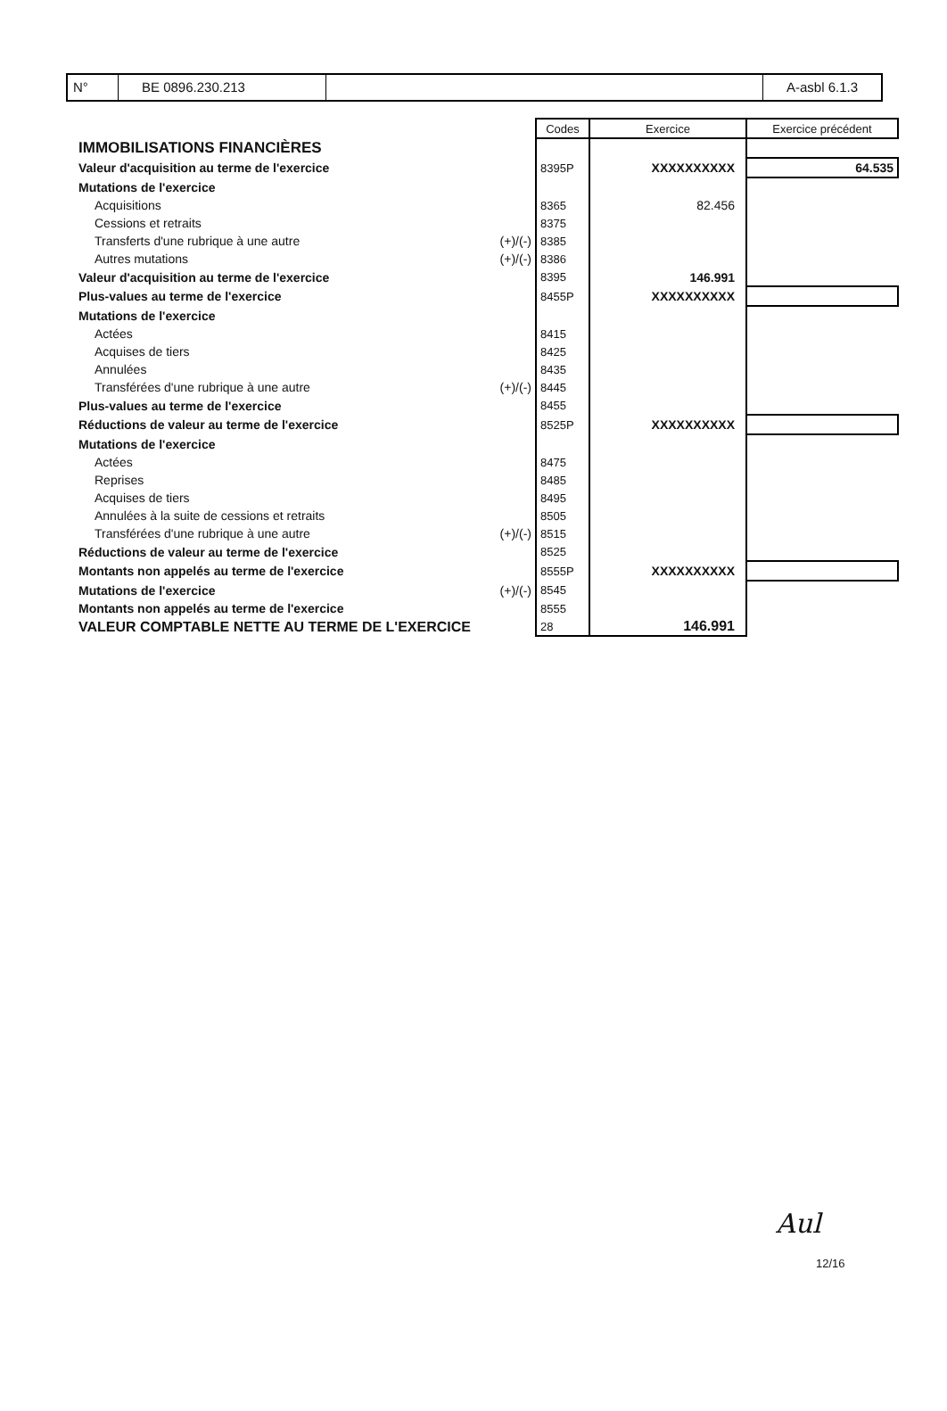N° BE 0896.230.213 A-asbl 6.1.3
| | | Codes | Exercice | Exercice précédent |
| IMMOBILISATIONS FINANCIÈRES | | | | |
| Valeur d'acquisition au terme de l'exercice | | 8395P | XXXXXXXXXX | 64.535 |
| Mutations de l'exercice | | | | |
| Acquisitions | | 8365 | 82.456 | |
| Cessions et retraits | | 8375 | | |
| Transferts d'une rubrique à une autre | (+)/(-) | 8385 | | |
| Autres mutations | (+)/(-) | 8386 | | |
| Valeur d'acquisition au terme de l'exercice | | 8395 | 146.991 | |
| Plus-values au terme de l'exercice | | 8455P | XXXXXXXXXX | |
| Mutations de l'exercice | | | | |
| Actées | | 8415 | | |
| Acquises de tiers | | 8425 | | |
| Annulées | | 8435 | | |
| Transférées d'une rubrique à une autre | (+)/(-) | 8445 | | |
| Plus-values au terme de l'exercice | | 8455 | | |
| Réductions de valeur au terme de l'exercice | | 8525P | XXXXXXXXXX | |
| Mutations de l'exercice | | | | |
| Actées | | 8475 | | |
| Reprises | | 8485 | | |
| Acquises de tiers | | 8495 | | |
| Annulées à la suite de cessions et retraits | | 8505 | | |
| Transférées d'une rubrique à une autre | (+)/(-) | 8515 | | |
| Réductions de valeur au terme de l'exercice | | 8525 | | |
| Montants non appelés au terme de l'exercice | | 8555P | XXXXXXXXXX | |
| Mutations de l'exercice | (+)/(-) | 8545 | | |
| Montants non appelés au terme de l'exercice | | 8555 | | |
| VALEUR COMPTABLE NETTE AU TERME DE L'EXERCICE | | 28 | 146.991 | |
Aul
12/16